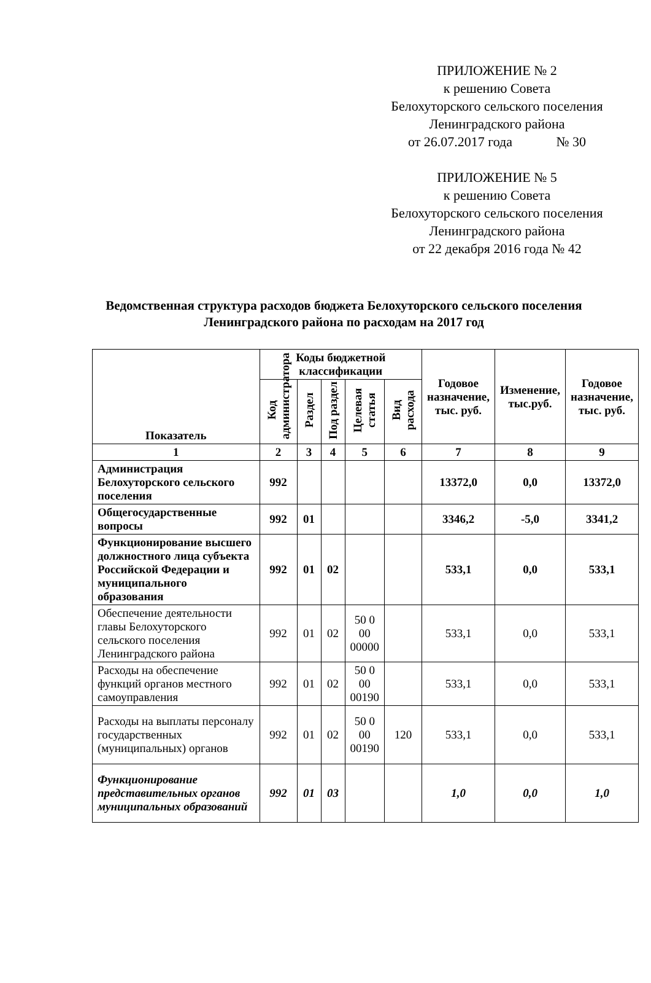ПРИЛОЖЕНИЕ № 2
к решению Совета
Белохуторского сельского поселения
Ленинградского района
от 26.07.2017 года № 30
ПРИЛОЖЕНИЕ № 5
к решению Совета
Белохуторского сельского поселения
Ленинградского района
от 22 декабря 2016 года № 42
Ведомственная структура расходов бюджета Белохуторского сельского поселения Ленинградского района по расходам на 2017 год
| Показатель | Коды бюджетной классификации | | | | | Годовое назначение, тыс. руб. | Изменение, тыс.руб. | Годовое назначение, тыс. руб. |
| --- | --- | --- | --- | --- | --- | --- | --- | --- |
| | Код администратора | Раздел | Под раздел | Целевая статья | Вид расхода | | | |
| 1 | 2 | 3 | 4 | 5 | 6 | 7 | 8 | 9 |
| Администрация Белохуторского сельского поселения | 992 | | | | | 13372,0 | 0,0 | 13372,0 |
| Общегосударственные вопросы | 992 | 01 | | | | 3346,2 | -5,0 | 3341,2 |
| Функционирование высшего должностного лица субъекта Российской Федерации и муниципального образования | 992 | 01 | 02 | | | 533,1 | 0,0 | 533,1 |
| Обеспечение деятельности главы Белохуторского сельского поселения Ленинградского района | 992 | 01 | 02 | 50 0 00 00000 | | 533,1 | 0,0 | 533,1 |
| Расходы на обеспечение функций органов местного самоуправления | 992 | 01 | 02 | 50 0 00 00190 | | 533,1 | 0,0 | 533,1 |
| Расходы на выплаты персоналу государственных (муниципальных) органов | 992 | 01 | 02 | 50 0 00 00190 | 120 | 533,1 | 0,0 | 533,1 |
| Функционирование представительных органов муниципальных образований | 992 | 01 | 03 | | | 1,0 | 0,0 | 1,0 |